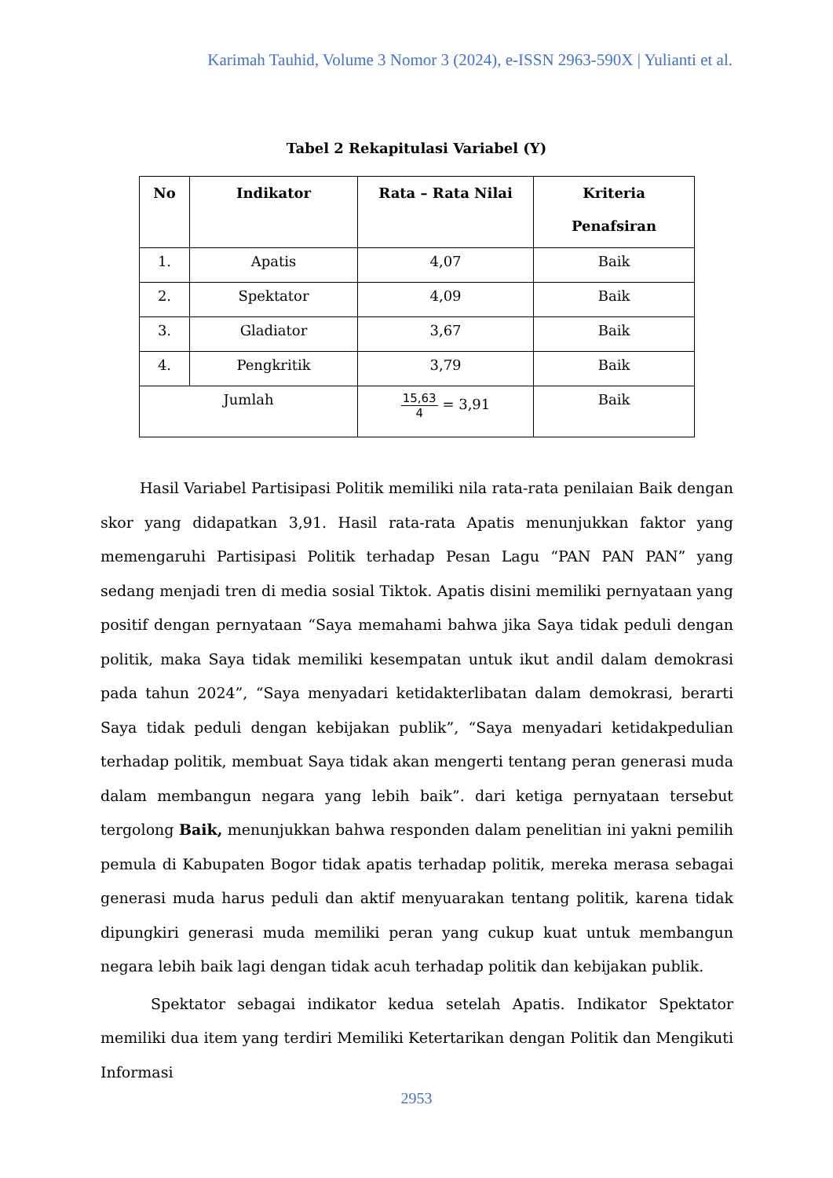Karimah Tauhid, Volume 3 Nomor 3 (2024), e-ISSN 2963-590X | Yulianti et al.
Tabel 2 Rekapitulasi Variabel (Y)
| No | Indikator | Rata – Rata Nilai | Kriteria Penafsiran |
| --- | --- | --- | --- |
| 1. | Apatis | 4,07 | Baik |
| 2. | Spektator | 4,09 | Baik |
| 3. | Gladiator | 3,67 | Baik |
| 4. | Pengkritik | 3,79 | Baik |
| Jumlah | | 15,63 4 = 3,91 | Baik |
Hasil Variabel Partisipasi Politik memiliki nila rata-rata penilaian Baik dengan skor yang didapatkan 3,91. Hasil rata-rata Apatis menunjukkan faktor yang memengaruhi Partisipasi Politik terhadap Pesan Lagu “PAN PAN PAN” yang sedang menjadi tren di media sosial Tiktok. Apatis disini memiliki pernyataan yang positif dengan pernyataan “Saya memahami bahwa jika Saya tidak peduli dengan politik, maka Saya tidak memiliki kesempatan untuk ikut andil dalam demokrasi pada tahun 2024”, “Saya menyadari ketidakterlibatan dalam demokrasi, berarti Saya tidak peduli dengan kebijakan publik”, “Saya menyadari ketidakpedulian terhadap politik, membuat Saya tidak akan mengerti tentang peran generasi muda dalam membangun negara yang lebih baik”. dari ketiga pernyataan tersebut tergolong Baik, menunjukkan bahwa responden dalam penelitian ini yakni pemilih pemula di Kabupaten Bogor tidak apatis terhadap politik, mereka merasa sebagai generasi muda harus peduli dan aktif menyuarakan tentang politik, karena tidak dipungkiri generasi muda memiliki peran yang cukup kuat untuk membangun negara lebih baik lagi dengan tidak acuh terhadap politik dan kebijakan publik.
Spektator sebagai indikator kedua setelah Apatis. Indikator Spektator memiliki dua item yang terdiri Memiliki Ketertarikan dengan Politik dan Mengikuti Informasi
2953